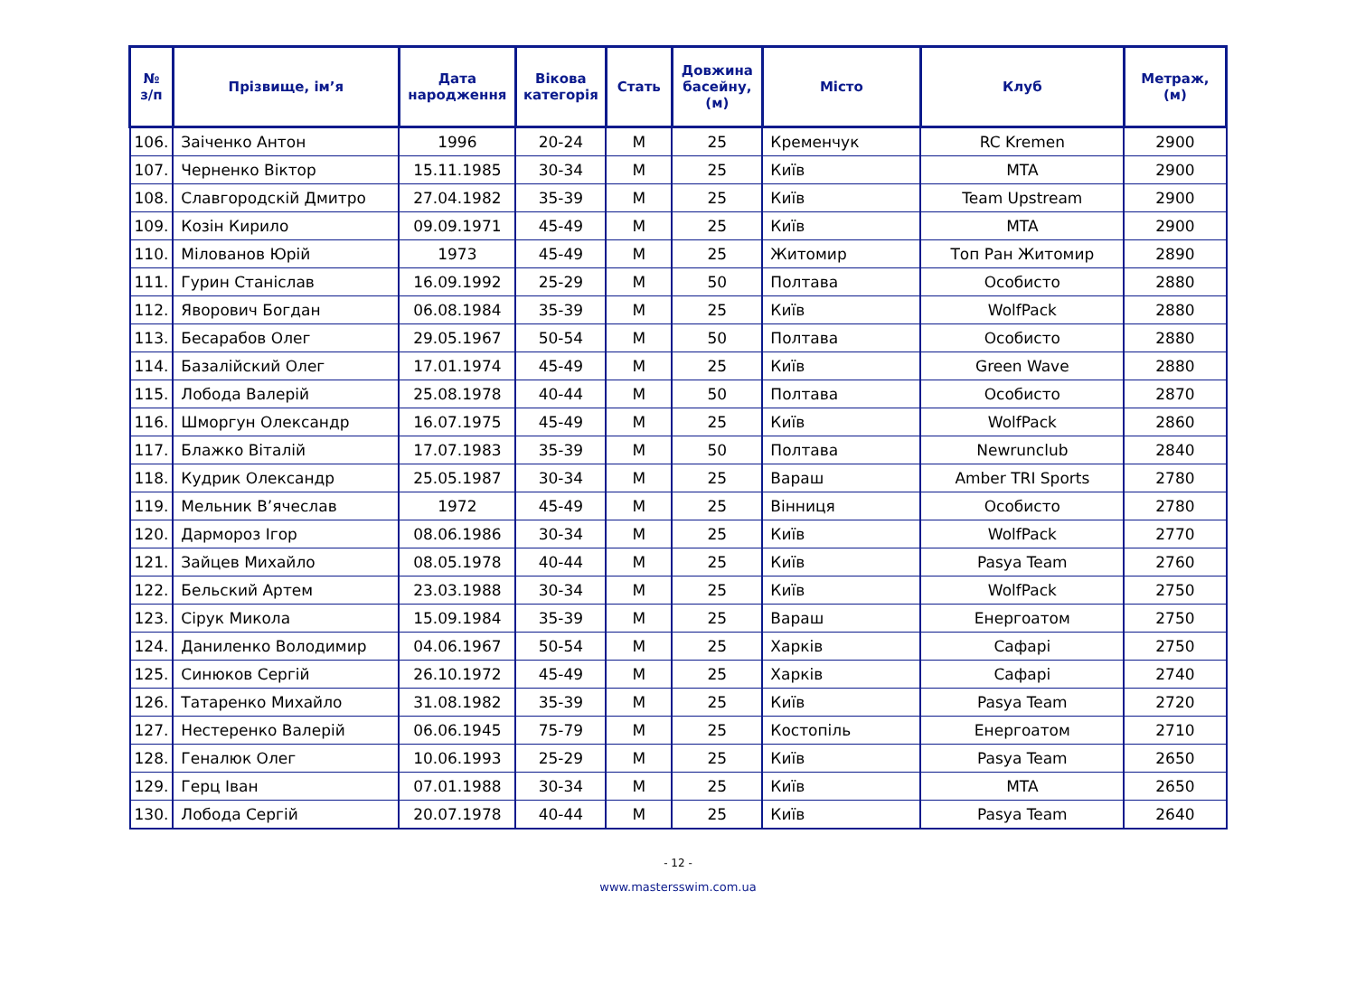| № з/п | Прізвище, ім’я | Дата народження | Вікова категорія | Стать | Довжина басейну, (м) | Місто | Клуб | Метраж, (м) |
| --- | --- | --- | --- | --- | --- | --- | --- | --- |
| 106. | Заіченко Антон | 1996 | 20-24 | M | 25 | Кременчук | RC Kremen | 2900 |
| 107. | Черненко Віктор | 15.11.1985 | 30-34 | M | 25 | Київ | MTA | 2900 |
| 108. | Славгородскій Дмитро | 27.04.1982 | 35-39 | M | 25 | Київ | Team Upstream | 2900 |
| 109. | Козін Кирило | 09.09.1971 | 45-49 | M | 25 | Київ | MTA | 2900 |
| 110. | Мілованов Юрій | 1973 | 45-49 | M | 25 | Житомир | Топ Ран Житомир | 2890 |
| 111. | Гурин Станіслав | 16.09.1992 | 25-29 | M | 50 | Полтава | Особисто | 2880 |
| 112. | Яворович Богдан | 06.08.1984 | 35-39 | M | 25 | Київ | WolfPack | 2880 |
| 113. | Бесарабов Олег | 29.05.1967 | 50-54 | M | 50 | Полтава | Особисто | 2880 |
| 114. | Базалійский Олег | 17.01.1974 | 45-49 | M | 25 | Київ | Green Wave | 2880 |
| 115. | Лобода Валерій | 25.08.1978 | 40-44 | M | 50 | Полтава | Особисто | 2870 |
| 116. | Шморгун Олександр | 16.07.1975 | 45-49 | M | 25 | Київ | WolfPack | 2860 |
| 117. | Блажко Віталій | 17.07.1983 | 35-39 | M | 50 | Полтава | Newrunclub | 2840 |
| 118. | Кудрик Олександр | 25.05.1987 | 30-34 | M | 25 | Вараш | Amber TRI Sports | 2780 |
| 119. | Мельник В’ячеслав | 1972 | 45-49 | M | 25 | Вінниця | Особисто | 2780 |
| 120. | Дармороз Ігор | 08.06.1986 | 30-34 | M | 25 | Київ | WolfPack | 2770 |
| 121. | Зайцев Михайло | 08.05.1978 | 40-44 | M | 25 | Київ | Pasya Team | 2760 |
| 122. | Бельский Артем | 23.03.1988 | 30-34 | M | 25 | Київ | WolfPack | 2750 |
| 123. | Сірук Микола | 15.09.1984 | 35-39 | M | 25 | Вараш | Енергоатом | 2750 |
| 124. | Даниленко Володимир | 04.06.1967 | 50-54 | M | 25 | Харків | Сафарі | 2750 |
| 125. | Синюков Сергій | 26.10.1972 | 45-49 | M | 25 | Харків | Сафарі | 2740 |
| 126. | Татаренко Михайло | 31.08.1982 | 35-39 | M | 25 | Київ | Pasya Team | 2720 |
| 127. | Нестеренко Валерій | 06.06.1945 | 75-79 | M | 25 | Костопіль | Енергоатом | 2710 |
| 128. | Геналюк Олег | 10.06.1993 | 25-29 | M | 25 | Київ | Pasya Team | 2650 |
| 129. | Герц Іван | 07.01.1988 | 30-34 | M | 25 | Київ | MTA | 2650 |
| 130. | Лобода Сергій | 20.07.1978 | 40-44 | M | 25 | Київ | Pasya Team | 2640 |
- 12 -
www.mastersswim.com.ua